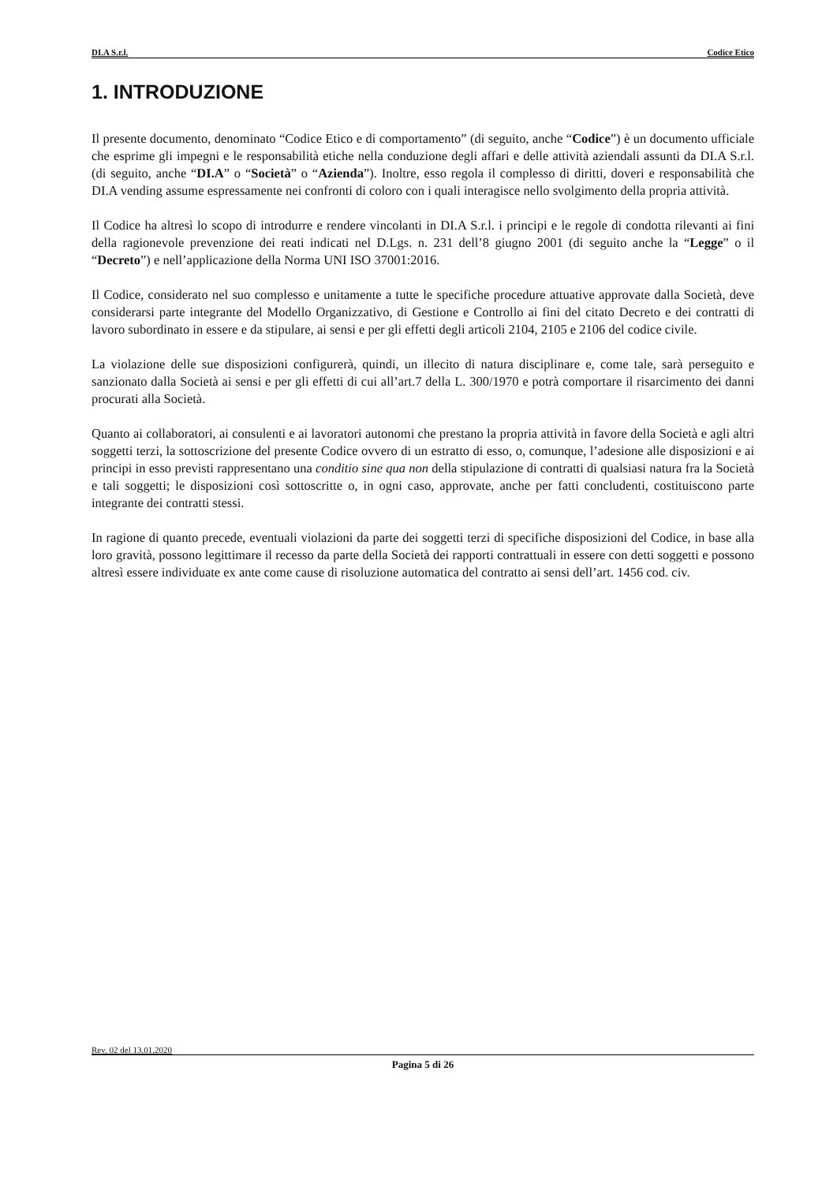DI.A S.r.l. Codice Etico
1. INTRODUZIONE
Il presente documento, denominato “Codice Etico e di comportamento” (di seguito, anche “Codice”) è un documento ufficiale che esprime gli impegni e le responsabilità etiche nella conduzione degli affari e delle attività aziendali assunti da DI.A S.r.l. (di seguito, anche “DI.A” o “Società” o “Azienda”). Inoltre, esso regola il complesso di diritti, doveri e responsabilità che DI.A vending assume espressamente nei confronti di coloro con i quali interagisce nello svolgimento della propria attività.
Il Codice ha altresì lo scopo di introdurre e rendere vincolanti in DI.A S.r.l. i principi e le regole di condotta rilevanti ai fini della ragionevole prevenzione dei reati indicati nel D.Lgs. n. 231 dell’8 giugno 2001 (di seguito anche la “Legge” o il “Decreto”) e nell’applicazione della Norma UNI ISO 37001:2016.
Il Codice, considerato nel suo complesso e unitamente a tutte le specifiche procedure attuative approvate dalla Società, deve considerarsi parte integrante del Modello Organizzativo, di Gestione e Controllo ai fini del citato Decreto e dei contratti di lavoro subordinato in essere e da stipulare, ai sensi e per gli effetti degli articoli 2104, 2105 e 2106 del codice civile.
La violazione delle sue disposizioni configurerà, quindi, un illecito di natura disciplinare e, come tale, sarà perseguito e sanzionato dalla Società ai sensi e per gli effetti di cui all’art.7 della L. 300/1970 e potrà comportare il risarcimento dei danni procurati alla Società.
Quanto ai collaboratori, ai consulenti e ai lavoratori autonomi che prestano la propria attività in favore della Società e agli altri soggetti terzi, la sottoscrizione del presente Codice ovvero di un estratto di esso, o, comunque, l’adesione alle disposizioni e ai principi in esso previsti rappresentano una conditio sine qua non della stipulazione di contratti di qualsiasi natura fra la Società e tali soggetti; le disposizioni così sottoscritte o, in ogni caso, approvate, anche per fatti concludenti, costituiscono parte integrante dei contratti stessi.
In ragione di quanto precede, eventuali violazioni da parte dei soggetti terzi di specifiche disposizioni del Codice, in base alla loro gravità, possono legittimare il recesso da parte della Società dei rapporti contrattuali in essere con detti soggetti e possono altresì essere individuate ex ante come cause di risoluzione automatica del contratto ai sensi dell’art. 1456 cod. civ.
Rev. 02 del 13.01.2020
Pagina 5 di 26